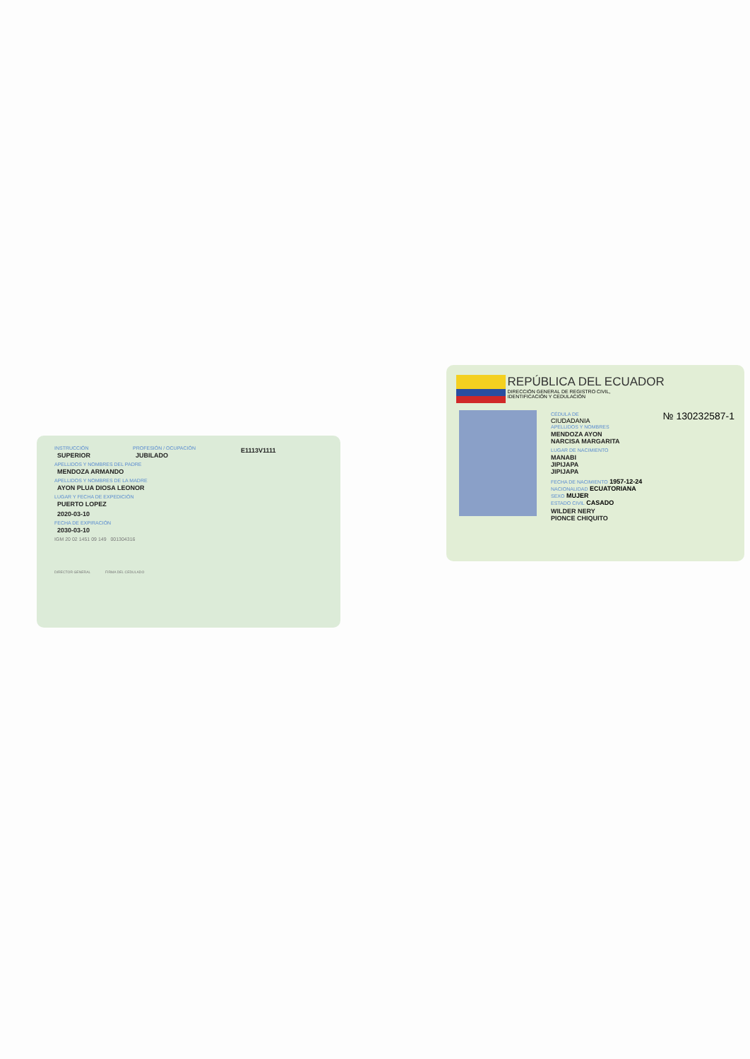INSTRUCCIÓN
SUPERIOR
PROFESIÓN / OCUPACIÓN
JUBILADO
E1113V1111
APELLIDOS Y NOMBRES DEL PADRE
MENDOZA ARMANDO
APELLIDOS Y NOMBRES DE LA MADRE
AYON PLUA DIOSA LEONOR
LUGAR Y FECHA DE EXPEDICIÓN
PUERTO LOPEZ
2020-03-10
FECHA DE EXPIRACIÓN
2030-03-10
IGM 20 02 1451 09 149 001304316
DIRECTOR GENERAL FIRMA DEL CEDULADO
REPÚBLICA DEL ECUADOR
DIRECCIÓN GENERAL DE REGISTRO CIVIL,
IDENTIFICACIÓN Y CEDULACIÓN
CÉDULA DE № 130232587-1
CIUDADANIA
APELLIDOS Y NOMBRES
MENDOZA AYON
NARCISA MARGARITA
LUGAR DE NACIMIENTO
MANABI
JIPIJAPA
JIPIJAPA
FECHA DE NACIMIENTO 1957-12-24
NACIONALIDAD ECUATORIANA
SEXO MUJER
ESTADO CIVIL CASADO
WILDER NERY
PIONCE CHIQUITO